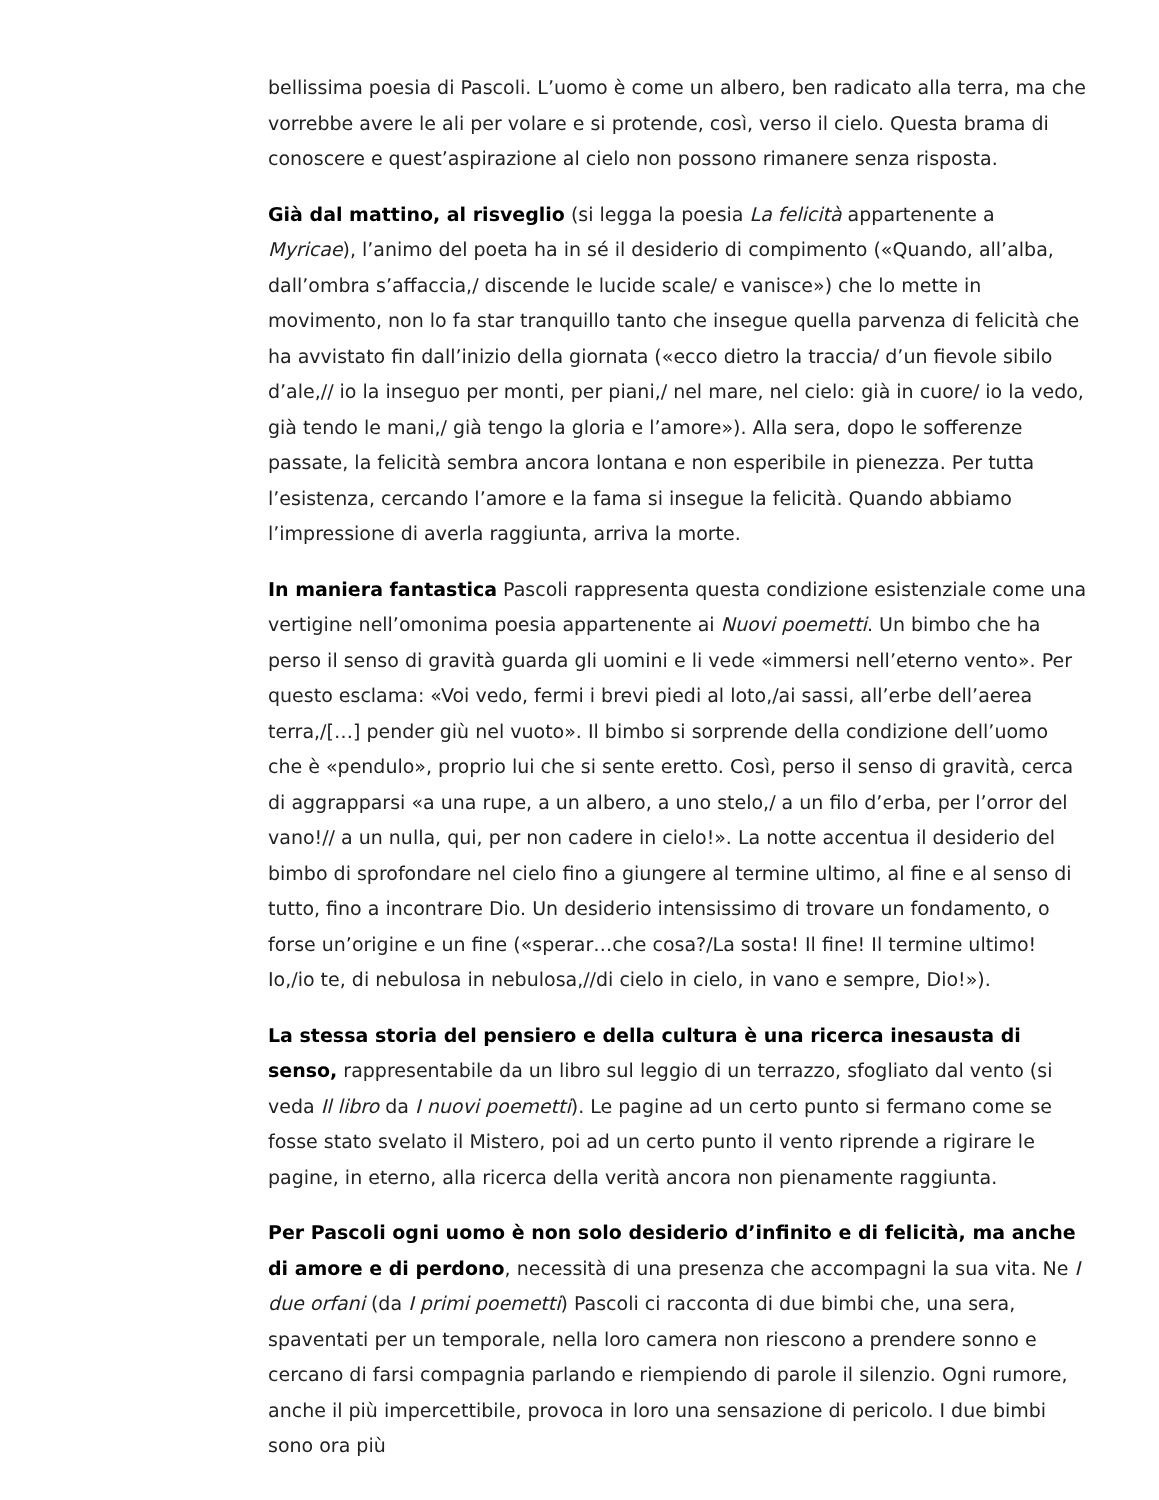bellissima poesia di Pascoli. L’uomo è come un albero, ben radicato alla terra, ma che vorrebbe avere le ali per volare e si protende, così, verso il cielo. Questa brama di conoscere e quest’aspirazione al cielo non possono rimanere senza risposta.
Già dal mattino, al risveglio (si legga la poesia La felicità appartenente a Myricae), l’animo del poeta ha in sé il desiderio di compimento («Quando, all’alba, dall’ombra s’affaccia,/ discende le lucide scale/ e vanisce») che lo mette in movimento, non lo fa star tranquillo tanto che insegue quella parvenza di felicità che ha avvistato fin dall’inizio della giornata («ecco dietro la traccia/ d’un fievole sibilo d’ale,// io la inseguo per monti, per piani,/ nel mare, nel cielo: già in cuore/ io la vedo, già tendo le mani,/ già tengo la gloria e l’amore»). Alla sera, dopo le sofferenze passate, la felicità sembra ancora lontana e non esperibile in pienezza. Per tutta l’esistenza, cercando l’amore e la fama si insegue la felicità. Quando abbiamo l’impressione di averla raggiunta, arriva la morte.
In maniera fantastica Pascoli rappresenta questa condizione esistenziale come una vertigine nell’omonima poesia appartenente ai Nuovi poemetti. Un bimbo che ha perso il senso di gravità guarda gli uomini e li vede «immersi nell’eterno vento». Per questo esclama: «Voi vedo, fermi i brevi piedi al loto,/ai sassi, all’erbe dell’aerea terra,/[…] pender giù nel vuoto». Il bimbo si sorprende della condizione dell’uomo che è «pendulo», proprio lui che si sente eretto. Così, perso il senso di gravità, cerca di aggrapparsi «a una rupe, a un albero, a uno stelo,/ a un filo d’erba, per l’orror del vano!// a un nulla, qui, per non cadere in cielo!». La notte accentua il desiderio del bimbo di sprofondare nel cielo fino a giungere al termine ultimo, al fine e al senso di tutto, fino a incontrare Dio. Un desiderio intensissimo di trovare un fondamento, o forse un’origine e un fine («sperar…che cosa?/La sosta! Il fine! Il termine ultimo! Io,/io te, di nebulosa in nebulosa,//di cielo in cielo, in vano e sempre, Dio!»).
La stessa storia del pensiero e della cultura è una ricerca inesausta di senso, rappresentabile da un libro sul leggio di un terrazzo, sfogliato dal vento (si veda Il libro da I nuovi poemetti). Le pagine ad un certo punto si fermano come se fosse stato svelato il Mistero, poi ad un certo punto il vento riprende a rigirare le pagine, in eterno, alla ricerca della verità ancora non pienamente raggiunta.
Per Pascoli ogni uomo è non solo desiderio d’infinito e di felicità, ma anche di amore e di perdono, necessità di una presenza che accompagni la sua vita. Ne I due orfani (da I primi poemetti) Pascoli ci racconta di due bimbi che, una sera, spaventati per un temporale, nella loro camera non riescono a prendere sonno e cercano di farsi compagnia parlando e riempiendo di parole il silenzio. Ogni rumore, anche il più impercettibile, provoca in loro una sensazione di pericolo. I due bimbi sono ora più